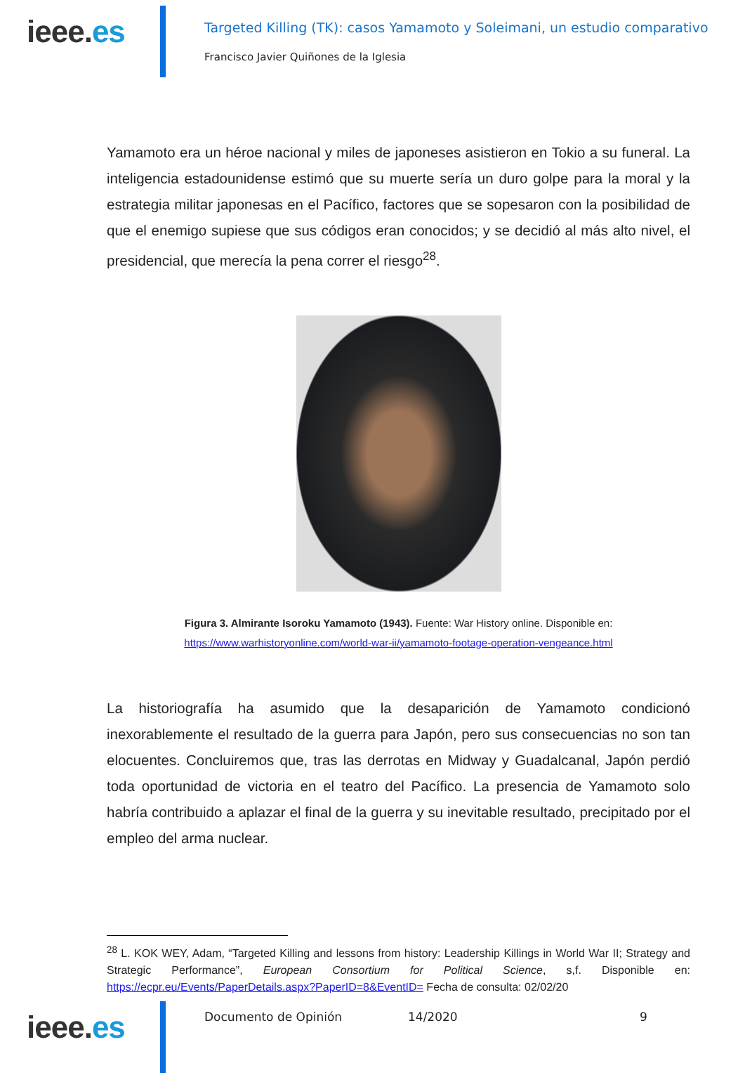ieee.es
Targeted Killing (TK): casos Yamamoto y Soleimani, un estudio comparativo
Francisco Javier Quiñones de la Iglesia
Yamamoto era un héroe nacional y miles de japoneses asistieron en Tokio a su funeral. La inteligencia estadounidense estimó que su muerte sería un duro golpe para la moral y la estrategia militar japonesas en el Pacífico, factores que se sopesaron con la posibilidad de que el enemigo supiese que sus códigos eran conocidos; y se decidió al más alto nivel, el presidencial, que merecía la pena correr el riesgo<sup>28</sup>.
Figura 3. Almirante Isoroku Yamamoto (1943). Fuente: War History online. Disponible en:
https://www.warhistoryonline.com/world-war-ii/yamamoto-footage-operation-vengeance.html
La historiografía ha asumido que la desaparición de Yamamoto condicionó inexorablemente el resultado de la guerra para Japón, pero sus consecuencias no son tan elocuentes. Concluiremos que, tras las derrotas en Midway y Guadalcanal, Japón perdió toda oportunidad de victoria en el teatro del Pacífico. La presencia de Yamamoto solo habría contribuido a aplazar el final de la guerra y su inevitable resultado, precipitado por el empleo del arma nuclear.
<sup>28</sup> L. KOK WEY, Adam, “Targeted Killing and lessons from history: Leadership Killings in World War II; Strategy and Strategic Performance”, European Consortium for Political Science, s,f. Disponible en: https://ecpr.eu/Events/PaperDetails.aspx?PaperID=8&EventID= Fecha de consulta: 02/02/20
ieee.es
Documento de Opinión 14/2020 9